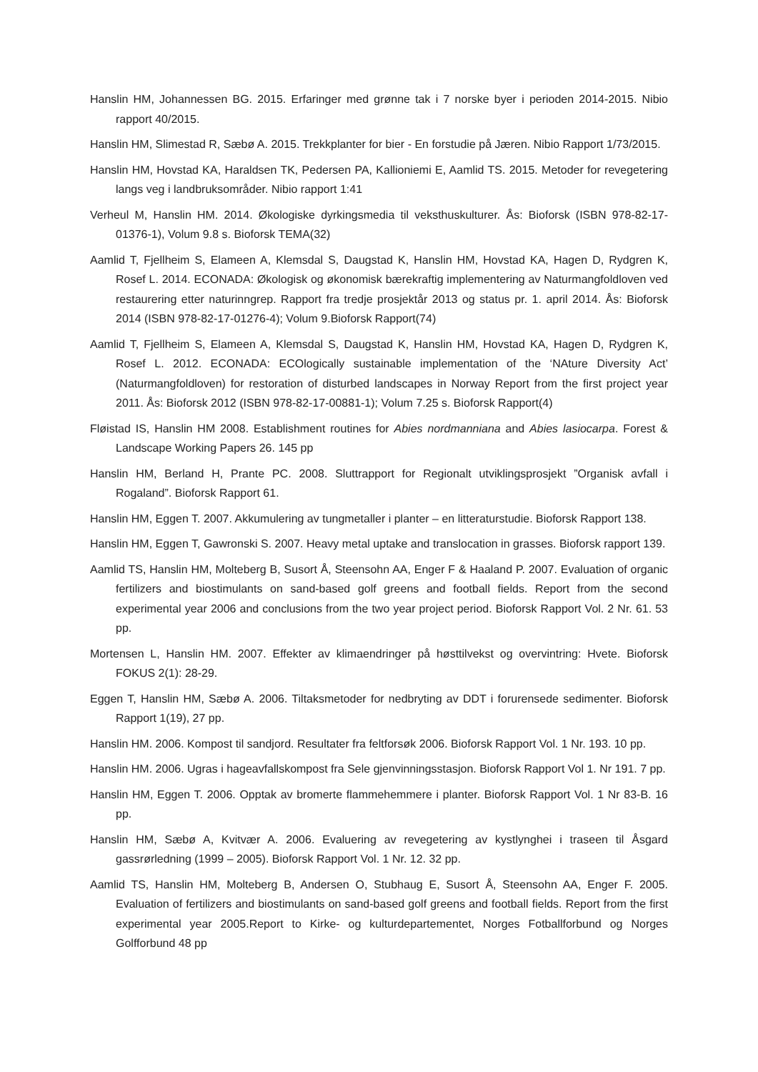Hanslin HM, Johannessen BG. 2015. Erfaringer med grønne tak i 7 norske byer i perioden 2014-2015. Nibio rapport 40/2015.
Hanslin HM, Slimestad R, Sæbø A. 2015. Trekkplanter for bier - En forstudie på Jæren. Nibio Rapport 1/73/2015.
Hanslin HM, Hovstad KA, Haraldsen TK, Pedersen PA, Kallioniemi E, Aamlid TS. 2015. Metoder for revegetering langs veg i landbruksområder. Nibio rapport 1:41
Verheul M, Hanslin HM. 2014. Økologiske dyrkingsmedia til veksthuskulturer. Ås: Bioforsk (ISBN 978-82-17-01376-1), Volum 9.8 s. Bioforsk TEMA(32)
Aamlid T, Fjellheim S, Elameen A, Klemsdal S, Daugstad K, Hanslin HM, Hovstad KA, Hagen D, Rydgren K, Rosef L. 2014. ECONADA: Økologisk og økonomisk bærekraftig implementering av Naturmangfoldloven ved restaurering etter naturinngrep. Rapport fra tredje prosjektår 2013 og status pr. 1. april 2014. Ås: Bioforsk 2014 (ISBN 978-82-17-01276-4); Volum 9.Bioforsk Rapport(74)
Aamlid T, Fjellheim S, Elameen A, Klemsdal S, Daugstad K, Hanslin HM, Hovstad KA, Hagen D, Rydgren K, Rosef L. 2012. ECONADA: ECOlogically sustainable implementation of the ‘NAture Diversity Act’ (Naturmangfoldloven) for restoration of disturbed landscapes in Norway Report from the first project year 2011. Ås: Bioforsk 2012 (ISBN 978-82-17-00881-1); Volum 7.25 s. Bioforsk Rapport(4)
Fløistad IS, Hanslin HM 2008. Establishment routines for Abies nordmanniana and Abies lasiocarpa. Forest & Landscape Working Papers 26. 145 pp
Hanslin HM, Berland H, Prante PC. 2008. Sluttrapport for Regionalt utviklingsprosjekt ”Organisk avfall i Rogaland”. Bioforsk Rapport 61.
Hanslin HM, Eggen T. 2007. Akkumulering av tungmetaller i planter – en litteraturstudie. Bioforsk Rapport 138.
Hanslin HM, Eggen T, Gawronski S. 2007. Heavy metal uptake and translocation in grasses. Bioforsk rapport 139.
Aamlid TS, Hanslin HM, Molteberg B, Susort Å, Steensohn AA, Enger F & Haaland P. 2007. Evaluation of organic fertilizers and biostimulants on sand-based golf greens and football fields. Report from the second experimental year 2006 and conclusions from the two year project period. Bioforsk Rapport Vol. 2 Nr. 61. 53 pp.
Mortensen L, Hanslin HM. 2007. Effekter av klimaendringer på høsttilvekst og overvintring: Hvete. Bioforsk FOKUS 2(1): 28-29.
Eggen T, Hanslin HM, Sæbø A. 2006. Tiltaksmetoder for nedbryting av DDT i forurensede sedimenter. Bioforsk Rapport 1(19), 27 pp.
Hanslin HM. 2006. Kompost til sandjord. Resultater fra feltforsøk 2006. Bioforsk Rapport Vol. 1 Nr. 193. 10 pp.
Hanslin HM. 2006. Ugras i hageavfallskompost fra Sele gjenvinningsstasjon. Bioforsk Rapport Vol 1. Nr 191. 7 pp.
Hanslin HM, Eggen T. 2006. Opptak av bromerte flammehemmere i planter. Bioforsk Rapport Vol. 1 Nr 83-B. 16 pp.
Hanslin HM, Sæbø A, Kvitvær A. 2006. Evaluering av revegetering av kystlynghei i traseen til Åsgard gassrørledning (1999 – 2005). Bioforsk Rapport Vol. 1 Nr. 12. 32 pp.
Aamlid TS, Hanslin HM, Molteberg B, Andersen O, Stubhaug E, Susort Å, Steensohn AA, Enger F. 2005. Evaluation of fertilizers and biostimulants on sand-based golf greens and football fields. Report from the first experimental year 2005.Report to Kirke- og kulturdepartementet, Norges Fotballforbund og Norges Golfforbund 48 pp